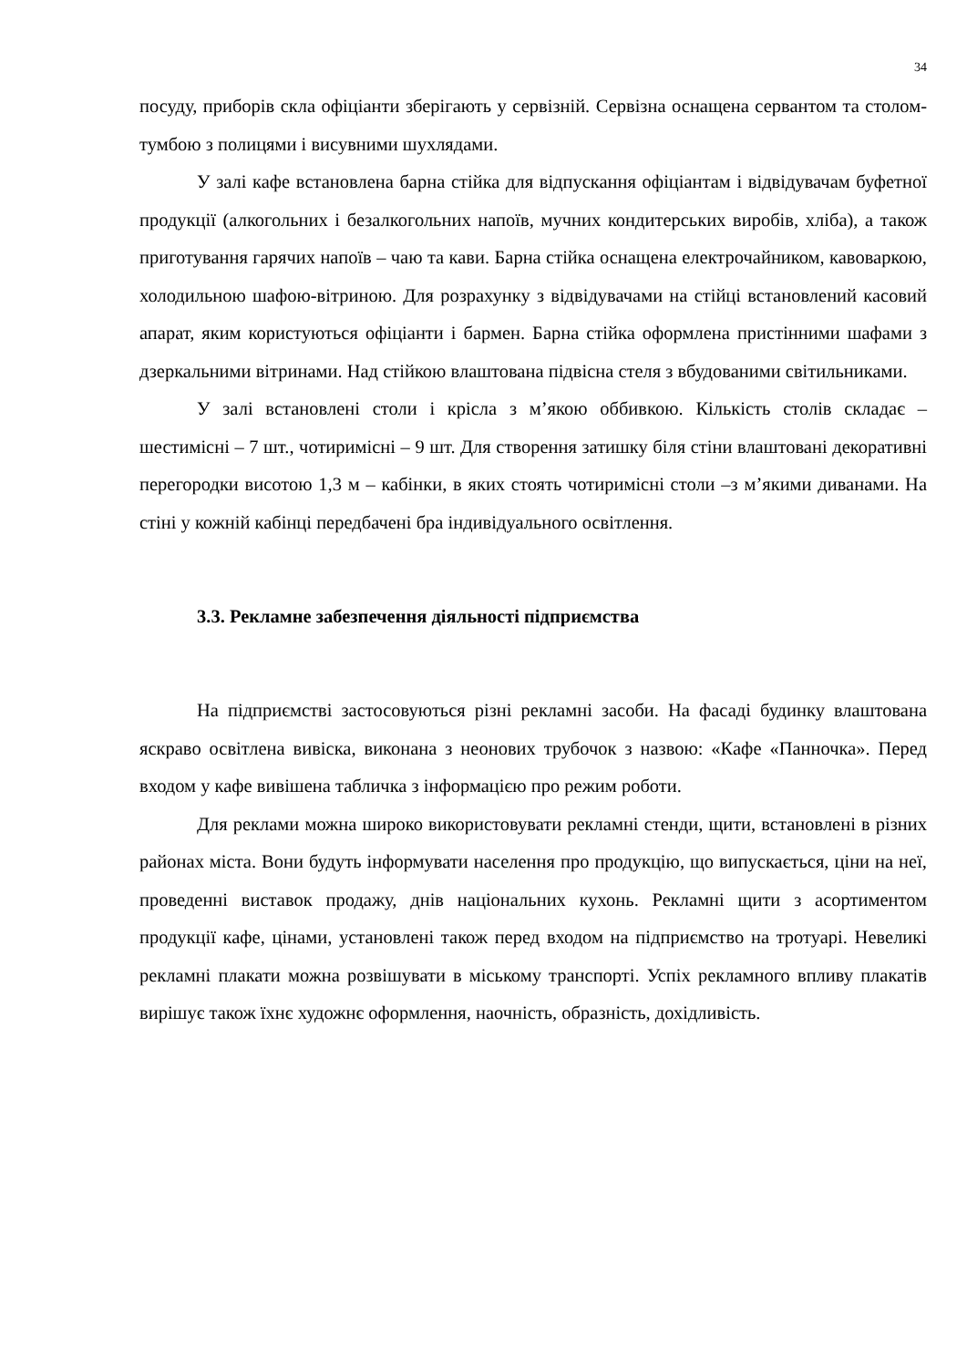34
посуду, приборів скла офіціанти зберігають у сервізній. Сервізна оснащена сервантом та столом-тумбою з полицями і висувними шухлядами.
У залі кафе встановлена барна стійка для відпускання офіціантам і відвідувачам буфетної продукції (алкогольних і безалкогольних напоїв, мучних кондитерських виробів, хліба), а також приготування гарячих напоїв – чаю та кави. Барна стійка оснащена електрочайником, кавоваркою, холодильною шафою-вітриною. Для розрахунку з відвідувачами на стійці встановлений касовий апарат, яким користуються офіціанти і бармен. Барна стійка оформлена пристінними шафами з дзеркальними вітринами. Над стійкою влаштована підвісна стеля з вбудованими світильниками.
У залі встановлені столи і крісла з м’якою оббивкою. Кількість столів складає – шестимісні – 7 шт., чотиримісні – 9 шт. Для створення затишку біля стіни влаштовані декоративні перегородки висотою 1,3 м – кабінки, в яких стоять чотиримісні столи –з м’якими диванами. На стіні у кожній кабінці передбачені бра індивідуального освітлення.
3.3. Рекламне забезпечення діяльності підприємства
На підприємстві застосовуються різні рекламні засоби. На фасаді будинку влаштована яскраво освітлена вивіска, виконана з неонових трубочок з назвою: «Кафе «Панночка». Перед входом у кафе вивішена табличка з інформацією про режим роботи.
Для реклами можна широко використовувати рекламні стенди, щити, встановлені в різних районах міста. Вони будуть інформувати населення про продукцію, що випускається, ціни на неї, проведенні виставок продажу, днів національних кухонь. Рекламні щити з асортиментом продукції кафе, цінами, установлені також перед входом на підприємство на тротуарі. Невеликі рекламні плакати можна розвішувати в міському транспорті. Успіх рекламного впливу плакатів вирішує також їхнє художнє оформлення, наочність, образність, дохідливість.